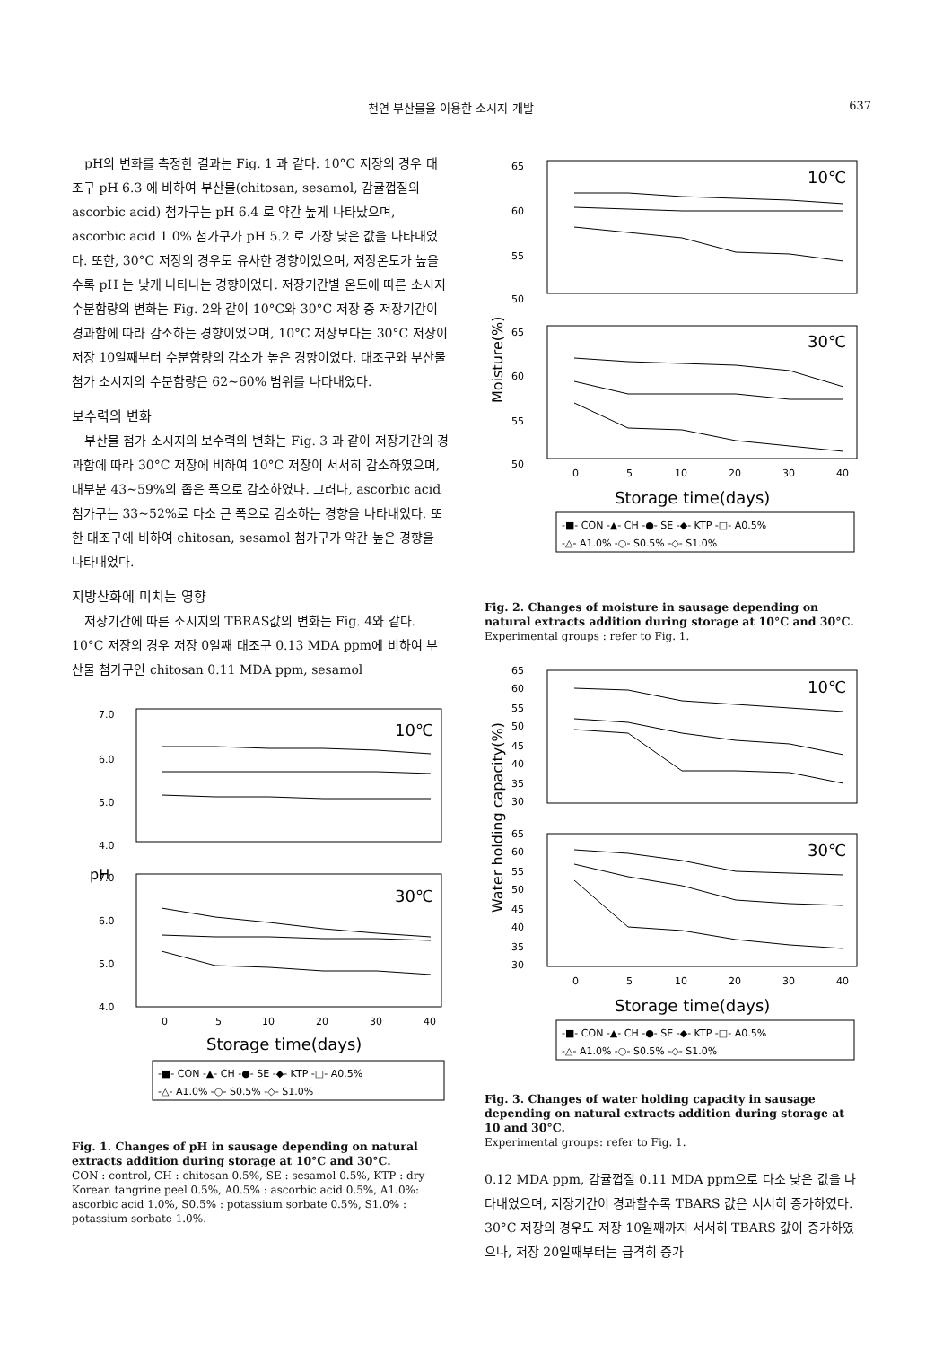천연 부산물을 이용한 소시지 개발 637
pH의 변화를 측정한 결과는 Fig. 1 과 같다. 10°C 저장의 경우 대조구 pH 6.3 에 비하여 부산물(chitosan, sesamol, 감귤껍질의 ascorbic acid) 첨가구는 pH 6.4 로 약간 높게 나타났으며, ascorbic acid 1.0% 첨가구가 pH 5.2 로 가장 낮은 값을 나타내었다. 또한, 30°C 저장의 경우도 유사한 경향이었으며, 저장온도가 높을수록 pH 는 낮게 나타나는 경향이었다. 저장기간별 온도에 따른 소시지 수분함량의 변화는 Fig. 2와 같이 10°C와 30°C 저장 중 저장기간이 경과함에 따라 감소하는 경향이었으며, 10°C 저장보다는 30°C 저장이 저장 10일째부터 수분함량의 감소가 높은 경향이었다. 대조구와 부산물 첨가 소시지의 수분함량은 62~60% 범위를 나타내었다.
보수력의 변화
부산물 첨가 소시지의 보수력의 변화는 Fig. 3 과 같이 저장기간의 경과함에 따라 30°C 저장에 비하여 10°C 저장이 서서히 감소하였으며, 대부분 43~59%의 좁은 폭으로 감소하였다. 그러나, ascorbic acid 첨가구는 33~52%로 다소 큰 폭으로 감소하는 경향을 나타내었다. 또한 대조구에 비하여 chitosan, sesamol 첨가구가 약간 높은 경향을 나타내었다.
지방산화에 미치는 영향
저장기간에 따른 소시지의 TBRAS값의 변화는 Fig. 4와 같다. 10°C 저장의 경우 저장 0일째 대조구 0.13 MDA ppm에 비하여 부산물 첨가구인 chitosan 0.11 MDA ppm, sesamol
7.0
6.0
5.0
4.0
7.0
6.0
5.0
4.0
10℃
30℃
0
5
10
20
30
40
pH
Storage time(days)
-■- CON -▲- CH -●- SE -◆- KTP -□- A0.5%
-△- A1.0% -○- S0.5% -◇- S1.0%
Fig. 1. Changes of pH in sausage depending on natural extracts addition during storage at 10°C and 30°C.
CON : control, CH : chitosan 0.5%, SE : sesamol 0.5%, KTP : dry Korean tangrine peel 0.5%, A0.5% : ascorbic acid 0.5%, A1.0%: ascorbic acid 1.0%, S0.5% : potassium sorbate 0.5%, S1.0% : potassium sorbate 1.0%.
65
60
55
50
65
60
55
50
10℃
30℃
Moisture(%)
0
5
10
20
30
40
Storage time(days)
-■- CON -▲- CH -●- SE -◆- KTP -□- A0.5%
-△- A1.0% -○- S0.5% -◇- S1.0%
Fig. 2. Changes of moisture in sausage depending on natural extracts addition during storage at 10°C and 30°C.
Experimental groups : refer to Fig. 1.
65
60
55
50
45
40
35
30
65
60
55
50
45
40
35
30
10℃
30℃
Water holding capacity(%)
0
5
10
20
30
40
Storage time(days)
-■- CON -▲- CH -●- SE -◆- KTP -□- A0.5%
-△- A1.0% -○- S0.5% -◇- S1.0%
Fig. 3. Changes of water holding capacity in sausage depending on natural extracts addition during storage at 10 and 30°C.
Experimental groups: refer to Fig. 1.
0.12 MDA ppm, 감귤껍질 0.11 MDA ppm으로 다소 낮은 값을 나타내었으며, 저장기간이 경과할수록 TBARS 값은 서서히 증가하였다. 30°C 저장의 경우도 저장 10일째까지 서서히 TBARS 값이 증가하였으나, 저장 20일째부터는 급격히 증가